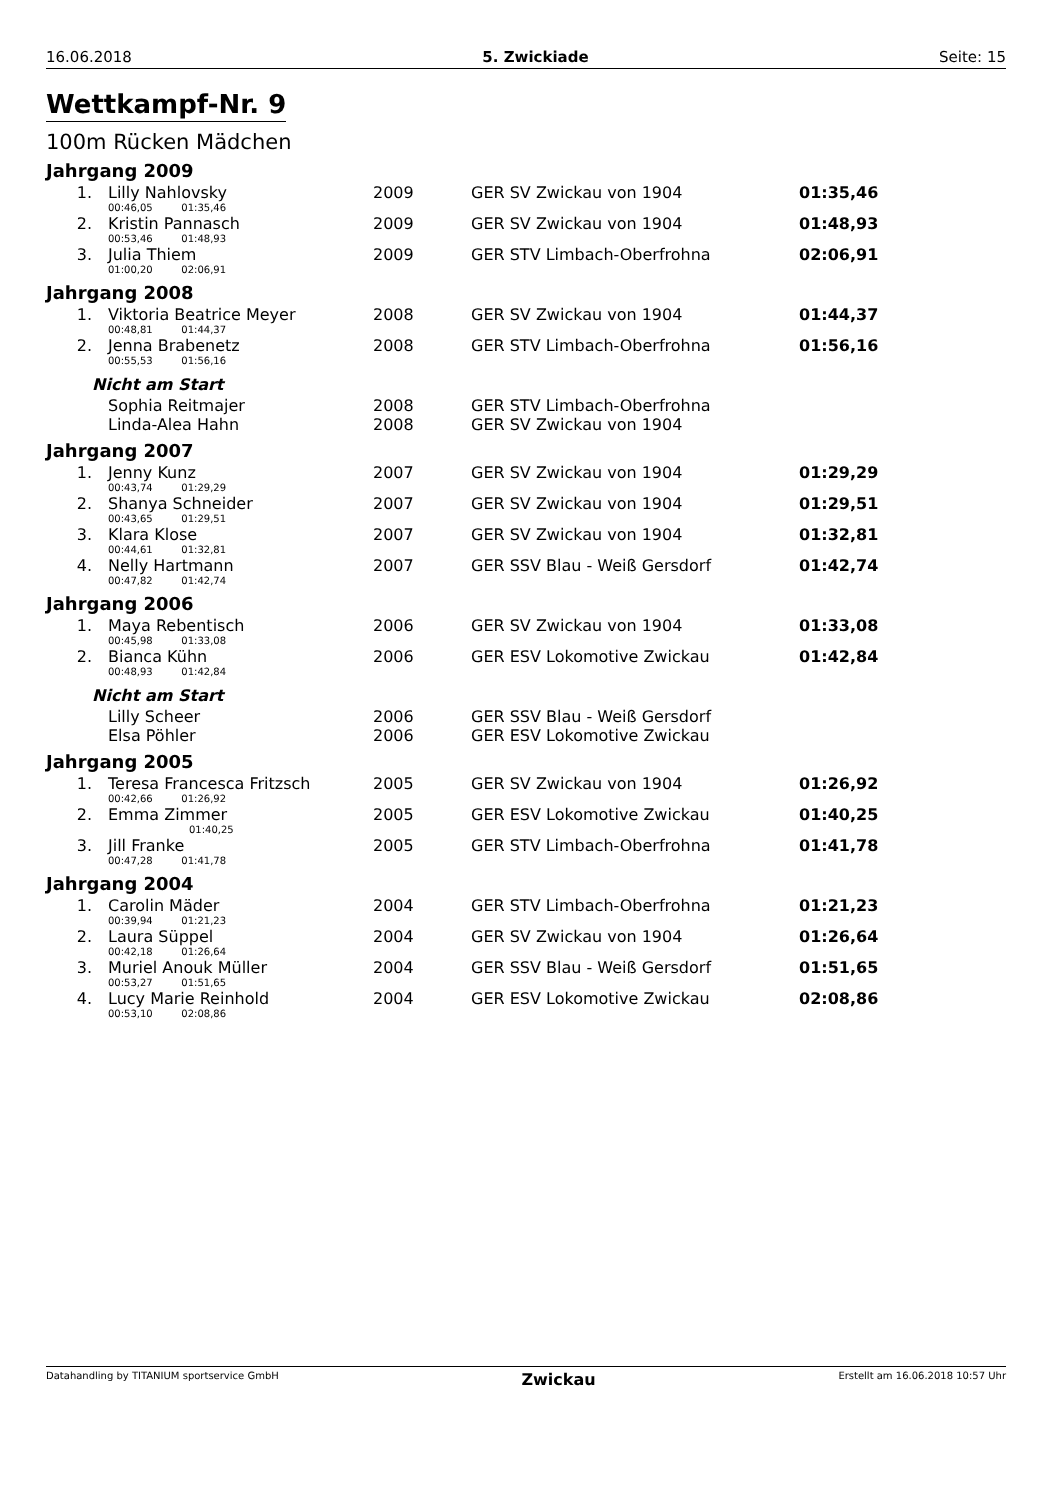16.06.2018 5. Zwickiade Seite: 15
Wettkampf-Nr. 9
100m Rücken Mädchen
Jahrgang 2009
| 1. | Lilly Nahlovsky | 2009 | GER SV Zwickau von 1904 | 01:35,46 |
| | 00:46,05 01:35,46 | | | |
| 2. | Kristin Pannasch | 2009 | GER SV Zwickau von 1904 | 01:48,93 |
| | 00:53,46 01:48,93 | | | |
| 3. | Julia Thiem | 2009 | GER STV Limbach-Oberfrohna | 02:06,91 |
| | 01:00,20 02:06,91 | | | |
Jahrgang 2008
| 1. | Viktoria Beatrice Meyer | 2008 | GER SV Zwickau von 1904 | 01:44,37 |
| | 00:48,81 01:44,37 | | | |
| 2. | Jenna Brabenetz | 2008 | GER STV Limbach-Oberfrohna | 01:56,16 |
| | 00:55,53 01:56,16 | | | |
| Nicht am Start | | | | |
| | Sophia Reitmajer | 2008 | GER STV Limbach-Oberfrohna | |
| | Linda-Alea Hahn | 2008 | GER SV Zwickau von 1904 | |
Jahrgang 2007
| 1. | Jenny Kunz | 2007 | GER SV Zwickau von 1904 | 01:29,29 |
| | 00:43,74 01:29,29 | | | |
| 2. | Shanya Schneider | 2007 | GER SV Zwickau von 1904 | 01:29,51 |
| | 00:43,65 01:29,51 | | | |
| 3. | Klara Klose | 2007 | GER SV Zwickau von 1904 | 01:32,81 |
| | 00:44,61 01:32,81 | | | |
| 4. | Nelly Hartmann | 2007 | GER SSV Blau - Weiß Gersdorf | 01:42,74 |
| | 00:47,82 01:42,74 | | | |
Jahrgang 2006
| 1. | Maya Rebentisch | 2006 | GER SV Zwickau von 1904 | 01:33,08 |
| | 00:45,98 01:33,08 | | | |
| 2. | Bianca Kühn | 2006 | GER ESV Lokomotive Zwickau | 01:42,84 |
| | 00:48,93 01:42,84 | | | |
| Nicht am Start | | | | |
| | Lilly Scheer | 2006 | GER SSV Blau - Weiß Gersdorf | |
| | Elsa Pöhler | 2006 | GER ESV Lokomotive Zwickau | |
Jahrgang 2005
| 1. | Teresa Francesca Fritzsch | 2005 | GER SV Zwickau von 1904 | 01:26,92 |
| | 00:42,66 01:26,92 | | | |
| 2. | Emma Zimmer | 2005 | GER ESV Lokomotive Zwickau | 01:40,25 |
| | 01:40,25 | | | |
| 3. | Jill Franke | 2005 | GER STV Limbach-Oberfrohna | 01:41,78 |
| | 00:47,28 01:41,78 | | | |
Jahrgang 2004
| 1. | Carolin Mäder | 2004 | GER STV Limbach-Oberfrohna | 01:21,23 |
| | 00:39,94 01:21,23 | | | |
| 2. | Laura Süppel | 2004 | GER SV Zwickau von 1904 | 01:26,64 |
| | 00:42,18 01:26,64 | | | |
| 3. | Muriel Anouk Müller | 2004 | GER SSV Blau - Weiß Gersdorf | 01:51,65 |
| | 00:53,27 01:51,65 | | | |
| 4. | Lucy Marie Reinhold | 2004 | GER ESV Lokomotive Zwickau | 02:08,86 |
| | 00:53,10 02:08,86 | | | |
Datahandling by TITANIUM sportservice GmbH Zwickau Erstellt am 16.06.2018 10:57 Uhr